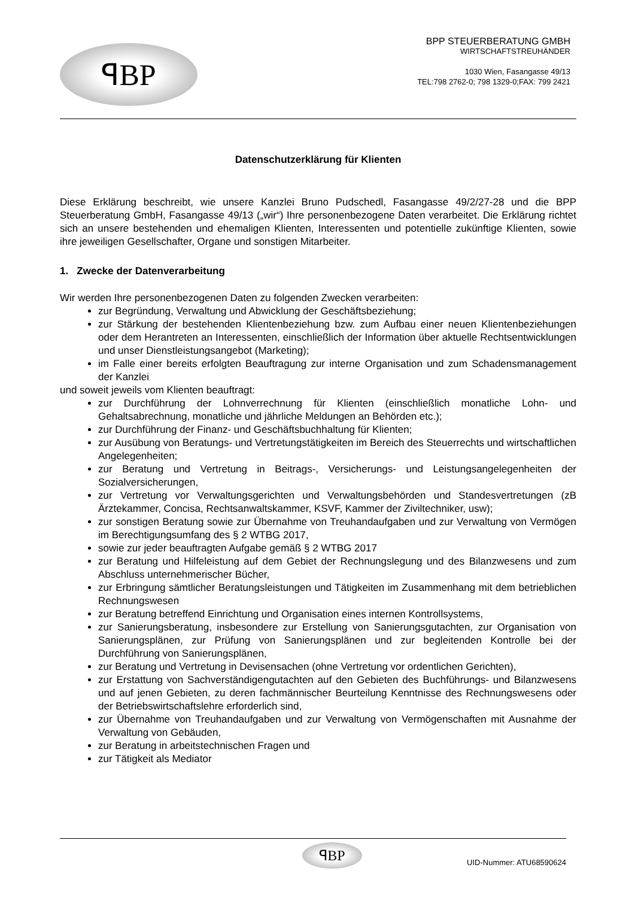ꟼBP
BPP STEUERBERATUNG GMBH
WIRTSCHAFTSTREUHÄNDER
1030 Wien, Fasangasse 49/13
TEL:798 2762-0; 798 1329-0;FAX: 799 2421
Datenschutzerklärung für Klienten
Diese Erklärung beschreibt, wie unsere Kanzlei Bruno Pudschedl, Fasangasse 49/2/27-28 und die BPP Steuerberatung GmbH, Fasangasse 49/13 („wir“) Ihre personenbezogene Daten verarbeitet. Die Erklärung richtet sich an unsere bestehenden und ehemaligen Klienten, Interessenten und potentielle zukünftige Klienten, sowie ihre jeweiligen Gesellschafter, Organe und sonstigen Mitarbeiter.
1. Zwecke der Datenverarbeitung
Wir werden Ihre personenbezogenen Daten zu folgenden Zwecken verarbeiten:
zur Begründung, Verwaltung und Abwicklung der Geschäftsbeziehung;
zur Stärkung der bestehenden Klientenbeziehung bzw. zum Aufbau einer neuen Klientenbeziehungen oder dem Herantreten an Interessenten, einschließlich der Information über aktuelle Rechtsentwicklungen und unser Dienstleistungsangebot (Marketing);
im Falle einer bereits erfolgten Beauftragung zur interne Organisation und zum Schadensmanagement der Kanzlei
und soweit jeweils vom Klienten beauftragt:
zur Durchführung der Lohnverrechnung für Klienten (einschließlich monatliche Lohn- und Gehaltsabrechnung, monatliche und jährliche Meldungen an Behörden etc.);
zur Durchführung der Finanz- und Geschäftsbuchhaltung für Klienten;
zur Ausübung von Beratungs- und Vertretungstätigkeiten im Bereich des Steuerrechts und wirtschaftlichen Angelegenheiten;
zur Beratung und Vertretung in Beitrags-, Versicherungs- und Leistungsangelegenheiten der Sozialversicherungen,
zur Vertretung vor Verwaltungsgerichten und Verwaltungsbehörden und Standesvertretungen (zB Ärztekammer, Concisa, Rechtsanwaltskammer, KSVF, Kammer der Ziviltechniker, usw);
zur sonstigen Beratung sowie zur Übernahme von Treuhandaufgaben und zur Verwaltung von Vermögen im Berechtigungsumfang des § 2 WTBG 2017,
sowie zur jeder beauftragten Aufgabe gemäß § 2 WTBG 2017
zur Beratung und Hilfeleistung auf dem Gebiet der Rechnungslegung und des Bilanzwesens und zum Abschluss unternehmerischer Bücher,
zur Erbringung sämtlicher Beratungsleistungen und Tätigkeiten im Zusammenhang mit dem betrieblichen Rechnungswesen
zur Beratung betreffend Einrichtung und Organisation eines internen Kontrollsystems,
zur Sanierungsberatung, insbesondere zur Erstellung von Sanierungsgutachten, zur Organisation von Sanierungsplänen, zur Prüfung von Sanierungsplänen und zur begleitenden Kontrolle bei der Durchführung von Sanierungsplänen,
zur Beratung und Vertretung in Devisensachen (ohne Vertretung vor ordentlichen Gerichten),
zur Erstattung von Sachverständigengutachten auf den Gebieten des Buchführungs- und Bilanzwesens und auf jenen Gebieten, zu deren fachmännischer Beurteilung Kenntnisse des Rechnungswesens oder der Betriebswirtschaftslehre erforderlich sind,
zur Übernahme von Treuhandaufgaben und zur Verwaltung von Vermögenschaften mit Ausnahme der Verwaltung von Gebäuden,
zur Beratung in arbeitstechnischen Fragen und
zur Tätigkeit als Mediator
ꟼBP
UID-Nummer: ATU68590624